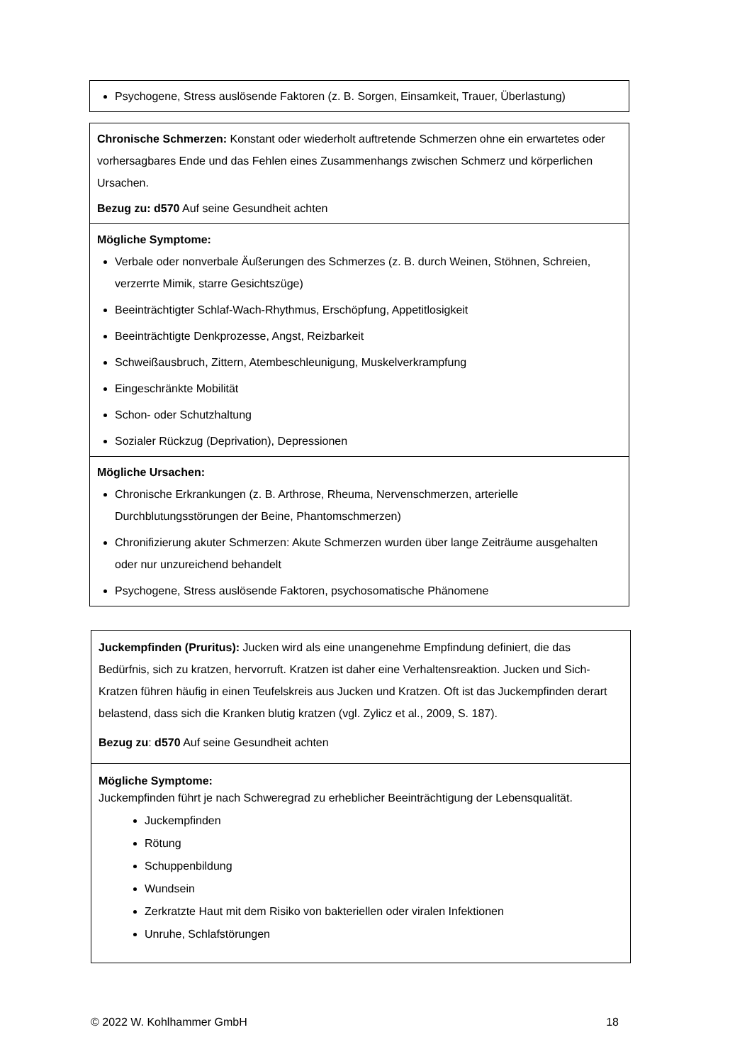| Psychogene, Stress auslösende Faktoren (z. B. Sorgen, Einsamkeit, Trauer, Überlastung) |
| Chronische Schmerzen: Konstant oder wiederholt auftretende Schmerzen ohne ein erwartetes oder vorhersagbares Ende und das Fehlen eines Zusammenhangs zwischen Schmerz und körperlichen Ursachen. Bezug zu: d570 Auf seine Gesundheit achten |
| Mögliche Symptome: Verbale oder nonverbale Äußerungen des Schmerzes (z. B. durch Weinen, Stöhnen, Schreien, verzerrte Mimik, starre Gesichtszüge) Beeinträchtigter Schlaf-Wach-Rhythmus, Erschöpfung, Appetitlosigkeit Beeinträchtigte Denkprozesse, Angst, Reizbarkeit Schweißausbruch, Zittern, Atembeschleunigung, Muskelverkrampfung Eingeschränkte Mobilität Schon- oder Schutzhaltung Sozialer Rückzug (Deprivation), Depressionen |
| Mögliche Ursachen: Chronische Erkrankungen (z. B. Arthrose, Rheuma, Nervenschmerzen, arterielle Durchblutungsstörungen der Beine, Phantomschmerzen) Chronifizierung akuter Schmerzen: Akute Schmerzen wurden über lange Zeiträume ausgehalten oder nur unzureichend behandelt Psychogene, Stress auslösende Faktoren, psychosomatische Phänomene |
| Juckempfinden (Pruritus): Jucken wird als eine unangenehme Empfindung definiert, die das Bedürfnis, sich zu kratzen, hervorruft. Kratzen ist daher eine Verhaltensreaktion. Jucken und Sich-Kratzen führen häufig in einen Teufelskreis aus Jucken und Kratzen. Oft ist das Juckempfinden derart belastend, dass sich die Kranken blutig kratzen (vgl. Zylicz et al., 2009, S. 187). Bezug zu : d570 Auf seine Gesundheit achten |
| Mögliche Symptome: Juckempfinden führt je nach Schweregrad zu erheblicher Beeinträchtigung der Lebensqualität. Juckempfinden Rötung Schuppenbildung Wundsein Zerkratzte Haut mit dem Risiko von bakteriellen oder viralen Infektionen Unruhe, Schlafstörungen |
© 2022 W. Kohlhammer GmbH 18